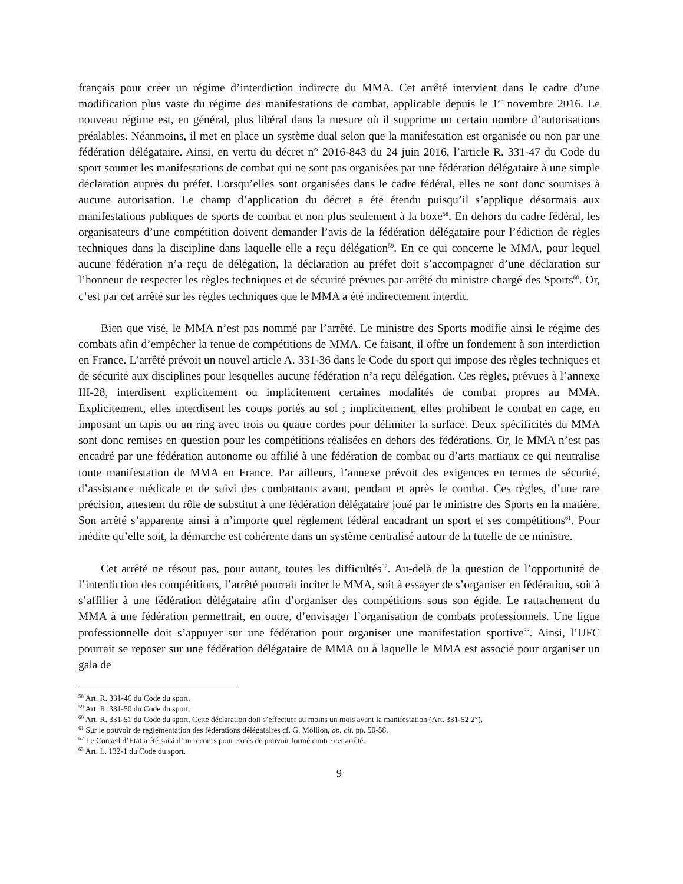français pour créer un régime d’interdiction indirecte du MMA. Cet arrêté intervient dans le cadre d’une modification plus vaste du régime des manifestations de combat, applicable depuis le 1<sup>er</sup> novembre 2016. Le nouveau régime est, en général, plus libéral dans la mesure où il supprime un certain nombre d’autorisations préalables. Néanmoins, il met en place un système dual selon que la manifestation est organisée ou non par une fédération délégataire. Ainsi, en vertu du décret n° 2016-843 du 24 juin 2016, l’article R. 331-47 du Code du sport soumet les manifestations de combat qui ne sont pas organisées par une fédération délégataire à une simple déclaration auprès du préfet. Lorsqu’elles sont organisées dans le cadre fédéral, elles ne sont donc soumises à aucune autorisation. Le champ d’application du décret a été étendu puisqu’il s’applique désormais aux manifestations publiques de sports de combat et non plus seulement à la boxe<sup>58</sup>. En dehors du cadre fédéral, les organisateurs d’une compétition doivent demander l’avis de la fédération délégataire pour l’édiction de règles techniques dans la discipline dans laquelle elle a reçu délégation<sup>59</sup>. En ce qui concerne le MMA, pour lequel aucune fédération n’a reçu de délégation, la déclaration au préfet doit s’accompagner d’une déclaration sur l’honneur de respecter les règles techniques et de sécurité prévues par arrêté du ministre chargé des Sports<sup>60</sup>. Or, c’est par cet arrêté sur les règles techniques que le MMA a été indirectement interdit.
Bien que visé, le MMA n’est pas nommé par l’arrêté. Le ministre des Sports modifie ainsi le régime des combats afin d’empêcher la tenue de compétitions de MMA. Ce faisant, il offre un fondement à son interdiction en France. L’arrêté prévoit un nouvel article A. 331-36 dans le Code du sport qui impose des règles techniques et de sécurité aux disciplines pour lesquelles aucune fédération n’a reçu délégation. Ces règles, prévues à l’annexe III-28, interdisent explicitement ou implicitement certaines modalités de combat propres au MMA. Explicitement, elles interdisent les coups portés au sol ; implicitement, elles prohibent le combat en cage, en imposant un tapis ou un ring avec trois ou quatre cordes pour délimiter la surface. Deux spécificités du MMA sont donc remises en question pour les compétitions réalisées en dehors des fédérations. Or, le MMA n’est pas encadré par une fédération autonome ou affilié à une fédération de combat ou d’arts martiaux ce qui neutralise toute manifestation de MMA en France. Par ailleurs, l’annexe prévoit des exigences en termes de sécurité, d’assistance médicale et de suivi des combattants avant, pendant et après le combat. Ces règles, d’une rare précision, attestent du rôle de substitut à une fédération délégataire joué par le ministre des Sports en la matière. Son arrêté s’apparente ainsi à n’importe quel règlement fédéral encadrant un sport et ses compétitions<sup>61</sup>. Pour inédite qu’elle soit, la démarche est cohérente dans un système centralisé autour de la tutelle de ce ministre.
Cet arrêté ne résout pas, pour autant, toutes les difficultés<sup>62</sup>. Au-delà de la question de l’opportunité de l’interdiction des compétitions, l’arrêté pourrait inciter le MMA, soit à essayer de s’organiser en fédération, soit à s’affilier à une fédération délégataire afin d’organiser des compétitions sous son égide. Le rattachement du MMA à une fédération permettrait, en outre, d’envisager l’organisation de combats professionnels. Une ligue professionnelle doit s’appuyer sur une fédération pour organiser une manifestation sportive<sup>63</sup>. Ainsi, l’UFC pourrait se reposer sur une fédération délégataire de MMA ou à laquelle le MMA est associé pour organiser un gala de
<sup>58</sup> Art. R. 331-46 du Code du sport.
<sup>59</sup> Art. R. 331-50 du Code du sport.
<sup>60</sup> Art. R. 331-51 du Code du sport. Cette déclaration doit s’effectuer au moins un mois avant la manifestation (Art. 331-52 2°).
<sup>61</sup> Sur le pouvoir de règlementation des fédérations délégataires cf. G. Mollion, op. cit. pp. 50-58.
<sup>62</sup> Le Conseil d’Etat a été saisi d’un recours pour excès de pouvoir formé contre cet arrêté.
<sup>63</sup> Art. L. 132-1 du Code du sport.
9